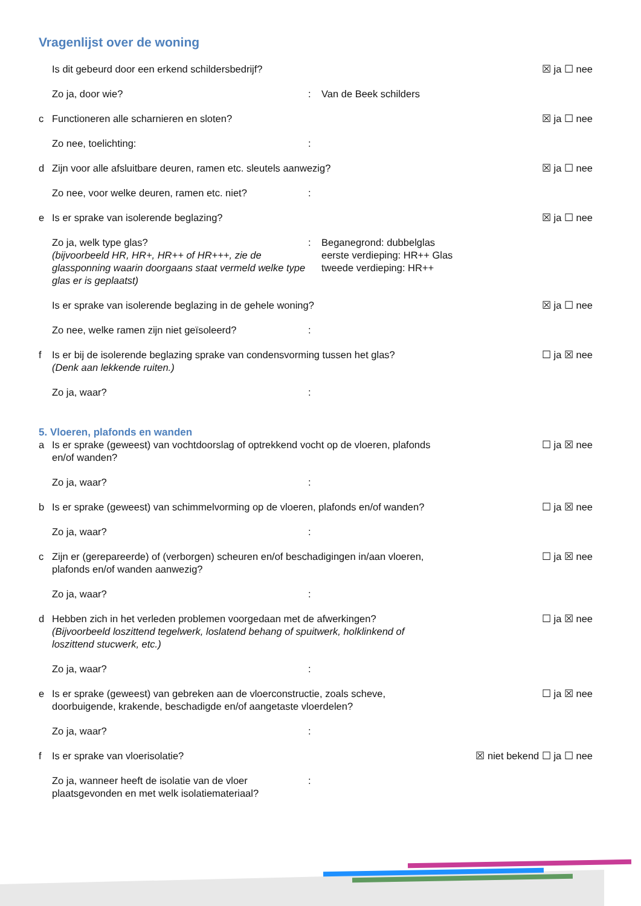Vragenlijst over de woning
Is dit gebeurd door een erkend schildersbedrijf?
☒ ja ☐ nee
Zo ja, door wie? : Van de Beek schilders
c Functioneren alle scharnieren en sloten?
☒ ja ☐ nee
Zo nee, toelichting: :
d Zijn voor alle afsluitbare deuren, ramen etc. sleutels aanwezig?
☒ ja ☐ nee
Zo nee, voor welke deuren, ramen etc. niet?
:
e Is er sprake van isolerende beglazing?
☒ ja ☐ nee
Zo ja, welk type glas?
(bijvoorbeeld HR, HR+, HR++ of HR+++, zie de glassponning waarin doorgaans staat vermeld welke type glas er is geplaatst)
: Beganegrond: dubbelglas
eerste verdieping: HR++ Glas
tweede verdieping: HR++
Is er sprake van isolerende beglazing in de gehele woning?
☒ ja ☐ nee
Zo nee, welke ramen zijn niet geïsoleerd? :
f Is er bij de isolerende beglazing sprake van condensvorming tussen het glas?
(Denk aan lekkende ruiten.)
☐ ja ☒ nee
Zo ja, waar? :
5. Vloeren, plafonds en wanden
a Is er sprake (geweest) van vochtdoorslag of optrekkend vocht op de vloeren, plafonds en/of wanden?
☐ ja ☒ nee
Zo ja, waar? :
b Is er sprake (geweest) van schimmelvorming op de vloeren, plafonds en/of wanden?
☐ ja ☒ nee
Zo ja, waar? :
c Zijn er (gerepareerde) of (verborgen) scheuren en/of beschadigingen in/aan vloeren, plafonds en/of wanden aanwezig?
☐ ja ☒ nee
Zo ja, waar? :
d Hebben zich in het verleden problemen voorgedaan met de afwerkingen?
(Bijvoorbeeld loszittend tegelwerk, loslatend behang of spuitwerk, holklinkend of loszittend stucwerk, etc.)
☐ ja ☒ nee
Zo ja, waar? :
e Is er sprake (geweest) van gebreken aan de vloerconstructie, zoals scheve, doorbuigende, krakende, beschadigde en/of aangetaste vloerdelen?
☐ ja ☒ nee
Zo ja, waar? :
f Is er sprake van vloerisolatie?
☒ niet bekend ☐ ja ☐ nee
Zo ja, wanneer heeft de isolatie van de vloer plaatsgevonden en met welk isolatiemateriaal?
: